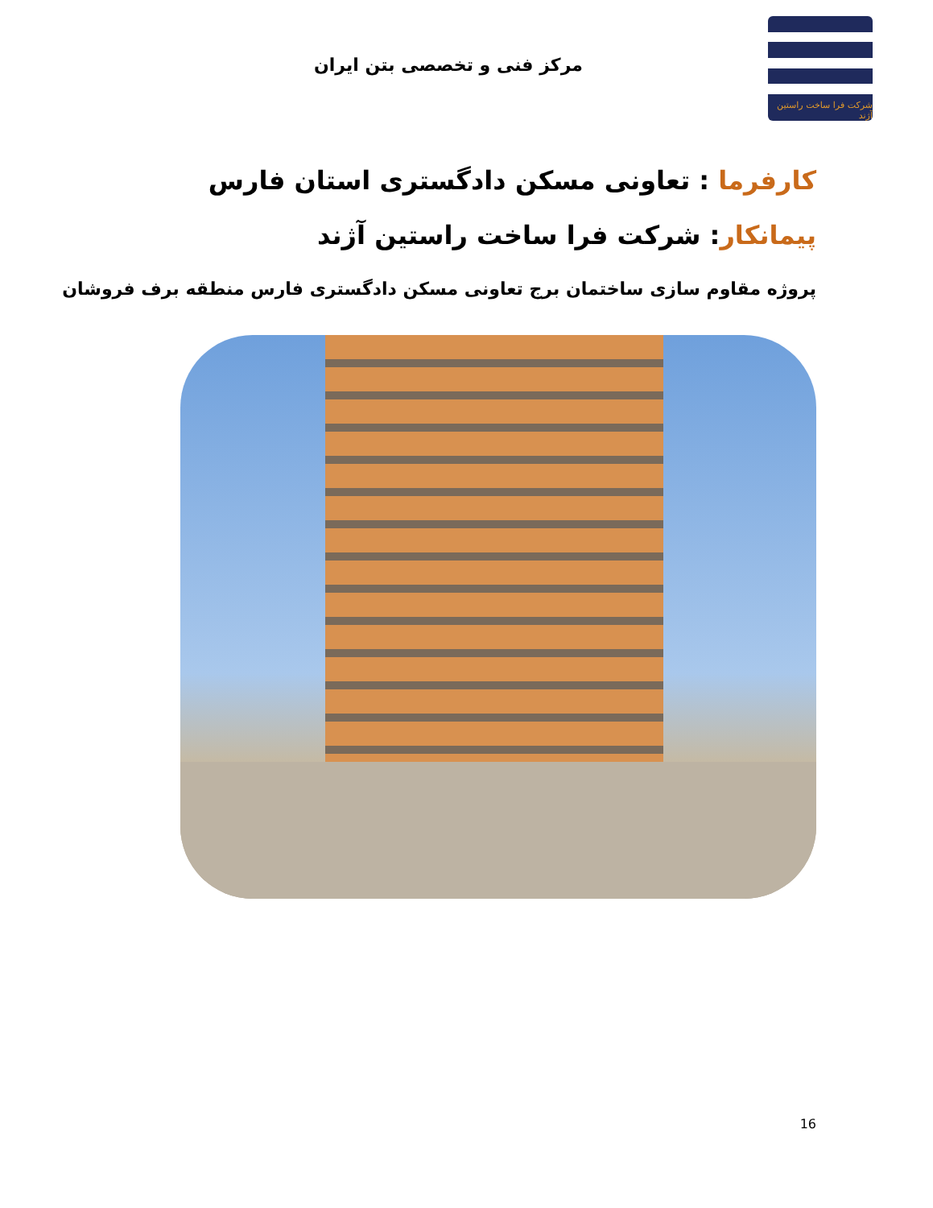شرکت فرا ساخت راستین آژند
مرکز فنی و تخصصی بتن ایران
کارفرما : تعاونی مسکن دادگستری استان فارس
پیمانکار: شرکت فرا ساخت راستین آژند
پروژه مقاوم سازی ساختمان برج تعاونی مسکن دادگستری فارس منطقه برف فروشان
16